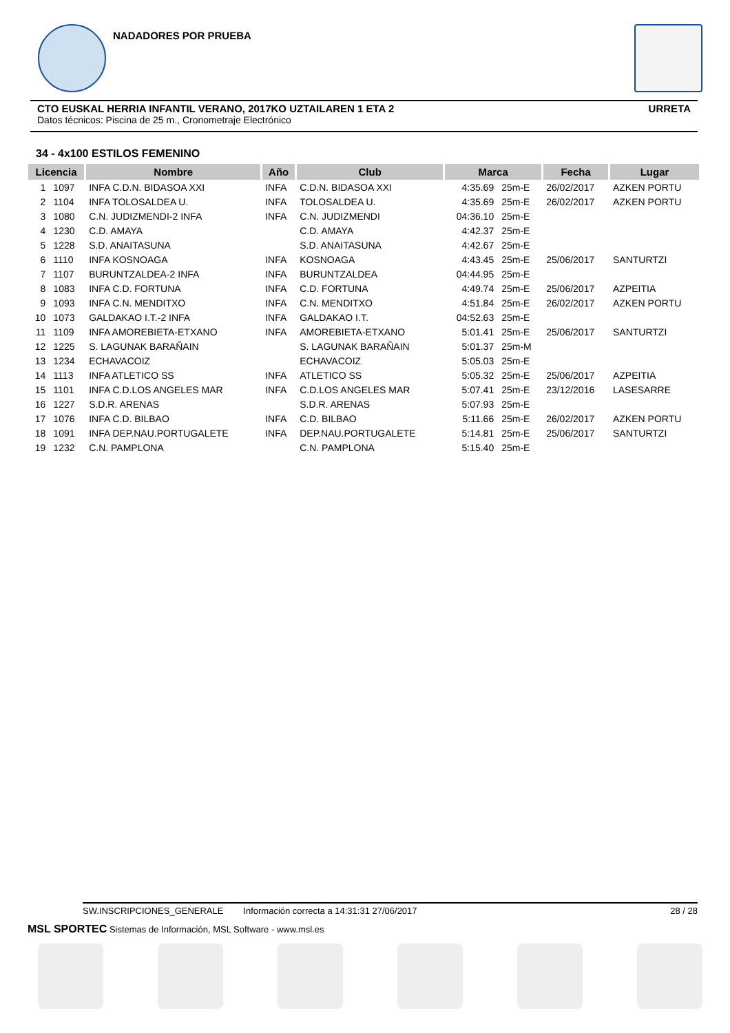NADADORES POR PRUEBA
CTO EUSKAL HERRIA INFANTIL VERANO, 2017KO UZTAILAREN 1 ETA 2 URRETA
Datos técnicos: Piscina de 25 m., Cronometraje Electrónico
34 - 4x100 ESTILOS FEMENINO
| Licencia | | Nombre | Año | Club | Marca | | Fecha | Lugar |
| --- | --- | --- | --- | --- | --- | --- | --- | --- |
| 1 | 1097 | INFA C.D.N. BIDASOA XXI | INFA | C.D.N. BIDASOA XXI | 4:35.69 | 25m-E | 26/02/2017 | AZKEN PORTU |
| 2 | 1104 | INFA TOLOSALDEA U. | INFA | TOLOSALDEA U. | 4:35.69 | 25m-E | 26/02/2017 | AZKEN PORTU |
| 3 | 1080 | C.N. JUDIZMENDI-2 INFA | INFA | C.N. JUDIZMENDI | 04:36.10 | 25m-E | | |
| 4 | 1230 | C.D. AMAYA | | C.D. AMAYA | 4:42.37 | 25m-E | | |
| 5 | 1228 | S.D. ANAITASUNA | | S.D. ANAITASUNA | 4:42.67 | 25m-E | | |
| 6 | 1110 | INFA KOSNOAGA | INFA | KOSNOAGA | 4:43.45 | 25m-E | 25/06/2017 | SANTURTZI |
| 7 | 1107 | BURUNTZALDEA-2 INFA | INFA | BURUNTZALDEA | 04:44.95 | 25m-E | | |
| 8 | 1083 | INFA C.D. FORTUNA | INFA | C.D. FORTUNA | 4:49.74 | 25m-E | 25/06/2017 | AZPEITIA |
| 9 | 1093 | INFA C.N. MENDITXO | INFA | C.N. MENDITXO | 4:51.84 | 25m-E | 26/02/2017 | AZKEN PORTU |
| 10 | 1073 | GALDAKAO I.T.-2 INFA | INFA | GALDAKAO I.T. | 04:52.63 | 25m-E | | |
| 11 | 1109 | INFA AMOREBIETA-ETXANO | INFA | AMOREBIETA-ETXANO | 5:01.41 | 25m-E | 25/06/2017 | SANTURTZI |
| 12 | 1225 | S. LAGUNAK BARAÑAIN | | S. LAGUNAK BARAÑAIN | 5:01.37 | 25m-M | | |
| 13 | 1234 | ECHAVACOIZ | | ECHAVACOIZ | 5:05.03 | 25m-E | | |
| 14 | 1113 | INFA ATLETICO SS | INFA | ATLETICO SS | 5:05.32 | 25m-E | 25/06/2017 | AZPEITIA |
| 15 | 1101 | INFA C.D.LOS ANGELES MAR | INFA | C.D.LOS ANGELES MAR | 5:07.41 | 25m-E | 23/12/2016 | LASESARRE |
| 16 | 1227 | S.D.R. ARENAS | | S.D.R. ARENAS | 5:07.93 | 25m-E | | |
| 17 | 1076 | INFA C.D. BILBAO | INFA | C.D. BILBAO | 5:11.66 | 25m-E | 26/02/2017 | AZKEN PORTU |
| 18 | 1091 | INFA DEP.NAU.PORTUGALETE | INFA | DEP.NAU.PORTUGALETE | 5:14.81 | 25m-E | 25/06/2017 | SANTURTZI |
| 19 | 1232 | C.N. PAMPLONA | | C.N. PAMPLONA | 5:15.40 | 25m-E | | |
SW.INSCRIPCIONES_GENERALE Información correcta a 14:31:31 27/06/2017 28 / 28
MSL SPORTEC Sistemas de Información, MSL Software - www.msl.es